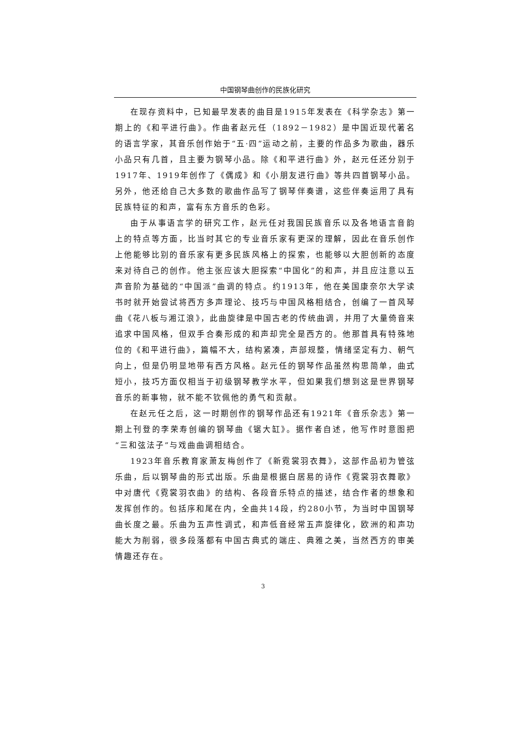中国钢琴曲创作的民族化研究
在现存资料中，已知最早发表的曲目是1915年发表在《科学杂志》第一期上的《和平进行曲》。作曲者赵元任（1892－1982）是中国近现代著名的语言学家，其音乐创作始于“五·四”运动之前，主要的作品多为歌曲，器乐小品只有几首，且主要为钢琴小品。除《和平进行曲》外，赵元任还分别于1917年、1919年创作了《偶成》和《小朋友进行曲》等共四首钢琴小品。另外，他还给自己大多数的歌曲作品写了钢琴伴奏谱，这些伴奏运用了具有民族特征的和声，富有东方音乐的色彩。
由于从事语言学的研究工作，赵元任对我国民族音乐以及各地语言音韵上的特点等方面，比当时其它的专业音乐家有更深的理解，因此在音乐创作上他能够比别的音乐家有更多民族风格上的探索，也能够以大胆创新的态度来对待自己的创作。他主张应该大胆探索“中国化”的和声，并且应注意以五声音阶为基础的“中国派”曲调的特点。约1913年，他在美国康奈尔大学读书时就开始尝试将西方多声理论、技巧与中国风格相结合，创编了一首风琴曲《花八板与湘江浪》，此曲旋律是中国古老的传统曲调，并用了大量倚音来追求中国风格，但双手合奏形成的和声却完全是西方的。他那首具有特殊地位的《和平进行曲》，篇幅不大，结构紧凑，声部规整，情绪坚定有力、朝气向上，但是仍明显地带有西方风格。赵元任的钢琴作品虽然构思简单，曲式短小，技巧方面仅相当于初级钢琴教学水平，但如果我们想到这是世界钢琴音乐的新事物，就不能不钦佩他的勇气和贡献。
在赵元任之后，这一时期创作的钢琴作品还有1921年《音乐杂志》第一期上刊登的李荣寿创编的钢琴曲《锯大缸》。据作者自述，他写作时意图把“三和弦法子”与戏曲曲调相结合。
1923年音乐教育家萧友梅创作了《新霓裳羽衣舞》，这部作品初为管弦乐曲，后以钢琴曲的形式出版。乐曲是根据白居易的诗作《霓裳羽衣舞歌》中对唐代《霓裳羽衣曲》的结构、各段音乐特点的描述，结合作者的想象和发挥创作的。包括序和尾在内，全曲共14段，约280小节，为当时中国钢琴曲长度之最。乐曲为五声性调式，和声低音经常五声旋律化，欧洲的和声功能大为削弱，很多段落都有中国古典式的端庄、典雅之美，当然西方的审美情趣还存在。
3